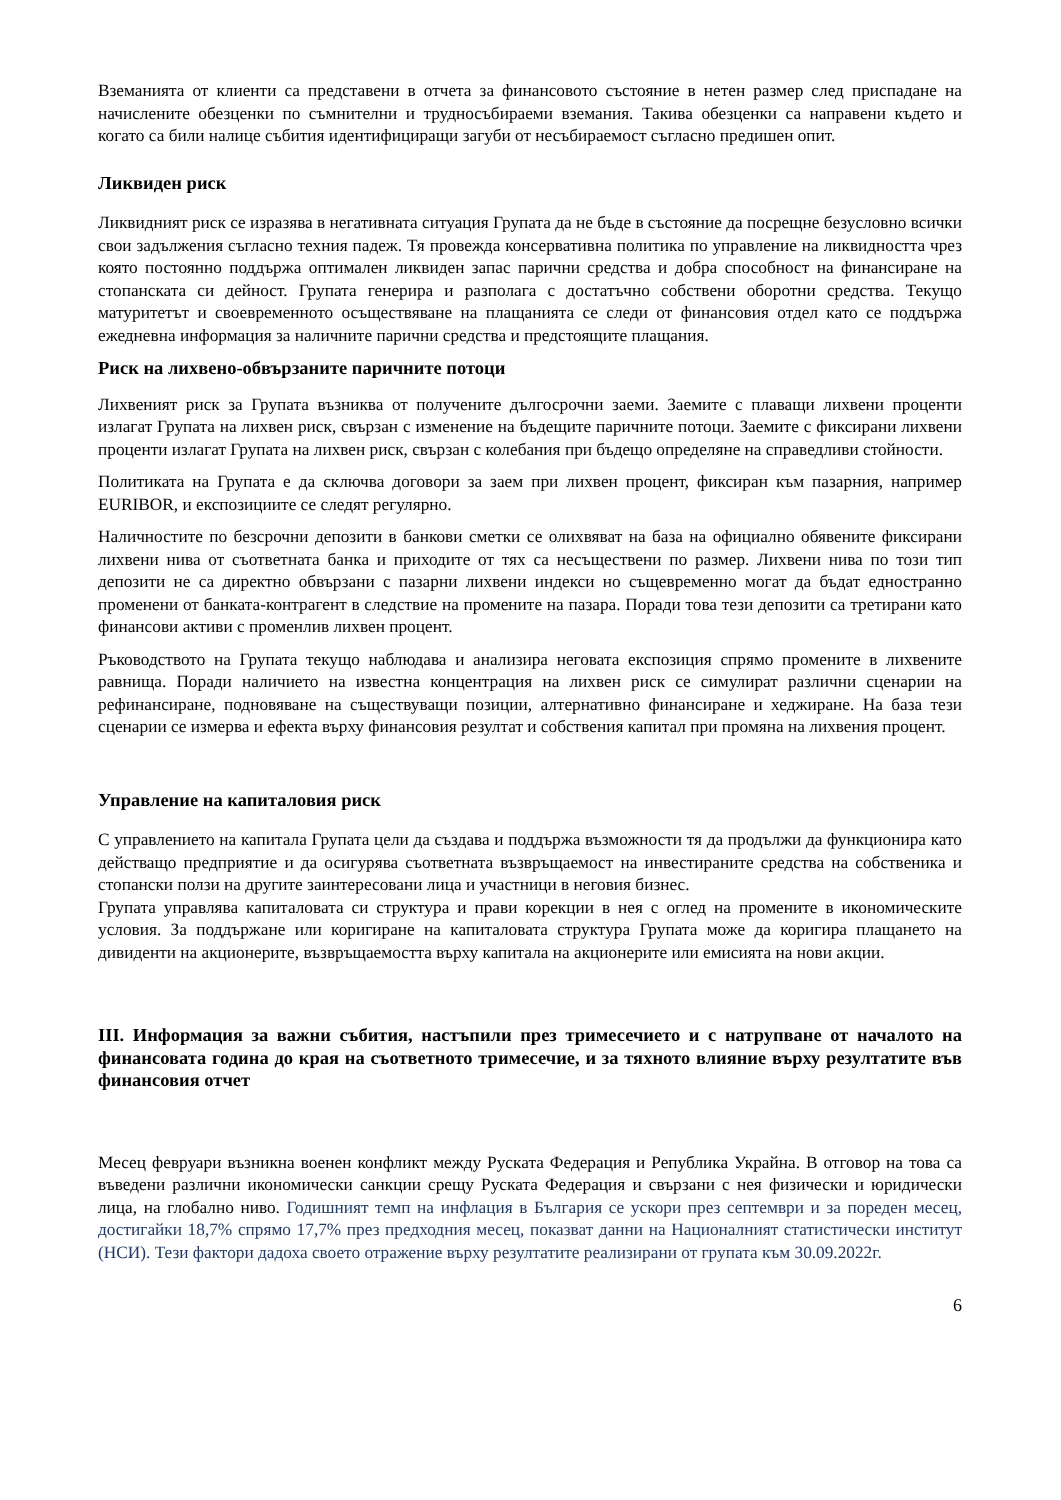Вземанията от клиенти са представени в отчета за финансовото състояние в нетен размер след приспадане на начислените обезценки по съмнителни и трудносъбираеми вземания. Такива обезценки са направени където и когато са били налице събития идентифициращи загуби от несъбираемост съгласно предишен опит.
Ликвиден риск
Ликвидният риск се изразява в негативната ситуация Групата да не бъде в състояние да посрещне безусловно всички свои задължения съгласно техния падеж. Тя провежда консервативна политика по управление на ликвидността чрез която постоянно поддържа оптимален ликвиден запас парични средства и добра способност на финансиране на стопанската си дейност. Групата генерира и разполага с достатъчно собствени оборотни средства. Текущо матуритетът и своевременното осъществяване на плащанията се следи от финансовия отдел като се поддържа ежедневна информация за наличните парични средства и предстоящите плащания.
Риск на лихвено-обвързаните паричните потоци
Лихвеният риск за Групата възниква от получените дългосрочни заеми. Заемите с плаващи лихвени проценти излагат Групата на лихвен риск, свързан с изменение на бъдещите паричните потоци. Заемите с фиксирани лихвени проценти излагат Групата на лихвен риск, свързан с колебания при бъдещо определяне на справедливи стойности.
Политиката на Групата е да сключва договори за заем при лихвен процент, фиксиран към пазарния, например EURIBOR, и експозициите се следят регулярно.
Наличностите по безсрочни депозити в банкови сметки се олихвяват на база на официално обявените фиксирани лихвени нива от съответната банка и приходите от тях са несъществени по размер. Лихвени нива по този тип депозити не са директно обвързани с пазарни лихвени индекси но същевременно могат да бъдат едностранно променени от банката-контрагент в следствие на промените на пазара. Поради това тези депозити са третирани като финансови активи с променлив лихвен процент.
Ръководството на Групата текущо наблюдава и анализира неговата експозиция спрямо промените в лихвените равнища. Поради наличието на известна концентрация на лихвен риск се симулират различни сценарии на рефинансиране, подновяване на съществуващи позиции, алтернативно финансиране и хеджиране. На база тези сценарии се измерва и ефекта върху финансовия резултат и собствения капитал при промяна на лихвения процент.
Управление на капиталовия риск
С управлението на капитала Групата цели да създава и поддържа възможности тя да продължи да функционира като действащо предприятие и да осигурява съответната възвръщаемост на инвестираните средства на собственика и стопански ползи на другите заинтересовани лица и участници в неговия бизнес.
Групата управлява капиталовата си структура и прави корекции в нея с оглед на промените в икономическите условия. За поддържане или коригиране на капиталовата структура Групата може да коригира плащането на дивиденти на акционерите, възвръщаемостта върху капитала на акционерите или емисията на нови акции.
III. Информация за важни събития, настъпили през тримесечието и с натрупване от началото на финансовата година до края на съответното тримесечие, и за тяхното влияние върху резултатите във финансовия отчет
Месец февруари възникна военен конфликт между Руската Федерация и Република Украйна. В отговор на това са въведени различни икономически санкции срещу Руската Федерация и свързани с нея физически и юридически лица, на глобално ниво. Годишният темп на инфлация в България се ускори през септември и за пореден месец, достигайки 18,7% спрямо 17,7% през предходния месец, показват данни на Националният статистически институт (НСИ). Тези фактори дадоха своето отражение върху резултатите реализирани от групата към 30.09.2022г.
6